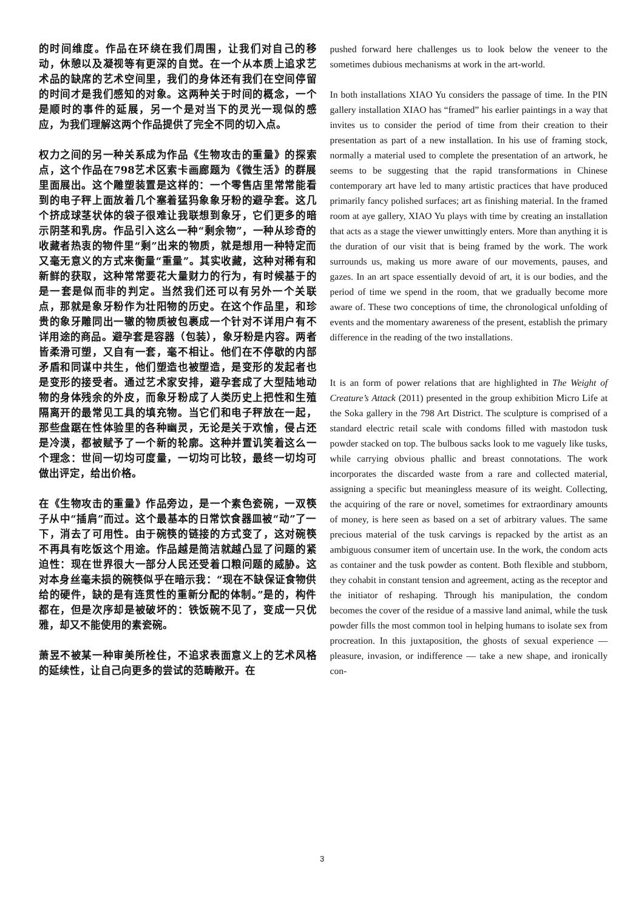的时间维度。作品在环绕在我们周围，让我们对自己的移动，休憩以及凝视等有更深的自觉。在一个从本质上追求艺术品的缺席的艺术空间里，我们的身体还有我们在空间停留的时间才是我们感知的对象。这两种关于时间的概念，一个是顺时的事件的延展，另一个是对当下的灵光一现似的感应，为我们理解这两个作品提供了完全不同的切入点。
权力之间的另一种关系成为作品《生物攻击的重量》的探索点，这个作品在798艺术区索卡画廊题为《微生活》的群展里面展出。这个雕塑装置是这样的：一个零售店里常常能看到的电子秤上面放着几个塞着猛犸象象牙粉的避孕套。这几个挤成球茎状体的袋子很难让我联想到象牙，它们更多的暗示阴茎和乳房。作品引入这么一种“剩余物”，一种从珍奇的收藏者热衷的物件里“剩”出来的物质，就是想用一种特定而又毫无意义的方式来衡量“重量”。其实收藏，这种对稀有和新鲜的获取，这种常常要花大量财力的行为，有时候基于的是一套是似而非的判定。当然我们还可以有另外一个关联点，那就是象牙粉作为壮阳物的历史。在这个作品里，和珍贵的象牙雕同出一辙的物质被包裹成一个针对不详用户有不详用途的商品。避孕套是容器（包装），象牙粉是内容。两者皆柔滑可塑，又自有一套，毫不相让。他们在不停歇的内部矛盾和同谋中共生，他们塑造也被塑造，是变形的发起者也是变形的接受者。通过艺术家安排，避孕套成了大型陆地动物的身体残余的外皮，而象牙粉成了人类历史上把性和生殖隔离开的最常见工具的填充物。当它们和电子秤放在一起，那些盘踞在性体验里的各种幽灵，无论是关于欢愉，侵占还是冷漠，都被赋予了一个新的轮廓。这种并置讥笑着这么一个理念：世间一切均可度量，一切均可比较，最终一切均可做出评定，给出价格。
在《生物攻击的重量》作品旁边，是一个素色瓷碗，一双筷子从中“插肩”而过。这个最基本的日常饮食器皿被“动”了一下，消去了可用性。由于碗筷的链接的方式变了，这对碗筷不再具有吃饭这个用途。作品越是简洁就越凸显了问题的紧迫性：现在世界很大一部分人民还受着口粮问题的威胁。这对本身丝毫未损的碗筷似乎在暗示我：“现在不缺保证食物供给的硬件，缺的是有连贯性的重新分配的体制。”是的，构件都在，但是次序却是被破坏的：铁饭碗不见了，变成一只优雅，却又不能使用的素瓷碗。
萧昱不被某一种审美所栓住，不追求表面意义上的艺术风格的延续性，让自己向更多的尝试的范畴敞开。在
pushed forward here challenges us to look below the veneer to the sometimes dubious mechanisms at work in the art-world.
In both installations XIAO Yu considers the passage of time. In the PIN gallery installation XIAO has “framed” his earlier paintings in a way that invites us to consider the period of time from their creation to their presentation as part of a new installation. In his use of framing stock, normally a material used to complete the presentation of an artwork, he seems to be suggesting that the rapid transformations in Chinese contemporary art have led to many artistic practices that have produced primarily fancy polished surfaces; art as finishing material. In the framed room at aye gallery, XIAO Yu plays with time by creating an installation that acts as a stage the viewer unwittingly enters. More than anything it is the duration of our visit that is being framed by the work. The work surrounds us, making us more aware of our movements, pauses, and gazes. In an art space essentially devoid of art, it is our bodies, and the period of time we spend in the room, that we gradually become more aware of. These two conceptions of time, the chronological unfolding of events and the momentary awareness of the present, establish the primary difference in the reading of the two installations.
It is an form of power relations that are highlighted in The Weight of Creature’s Attack (2011) presented in the group exhibition Micro Life at the Soka gallery in the 798 Art District. The sculpture is comprised of a standard electric retail scale with condoms filled with mastodon tusk powder stacked on top. The bulbous sacks look to me vaguely like tusks, while carrying obvious phallic and breast connotations. The work incorporates the discarded waste from a rare and collected material, assigning a specific but meaningless measure of its weight. Collecting, the acquiring of the rare or novel, sometimes for extraordinary amounts of money, is here seen as based on a set of arbitrary values. The same precious material of the tusk carvings is repacked by the artist as an ambiguous consumer item of uncertain use. In the work, the condom acts as container and the tusk powder as content. Both flexible and stubborn, they cohabit in constant tension and agreement, acting as the receptor and the initiator of reshaping. Through his manipulation, the condom becomes the cover of the residue of a massive land animal, while the tusk powder fills the most common tool in helping humans to isolate sex from procreation. In this juxtaposition, the ghosts of sexual experience — pleasure, invasion, or indifference — take a new shape, and ironically con-
3